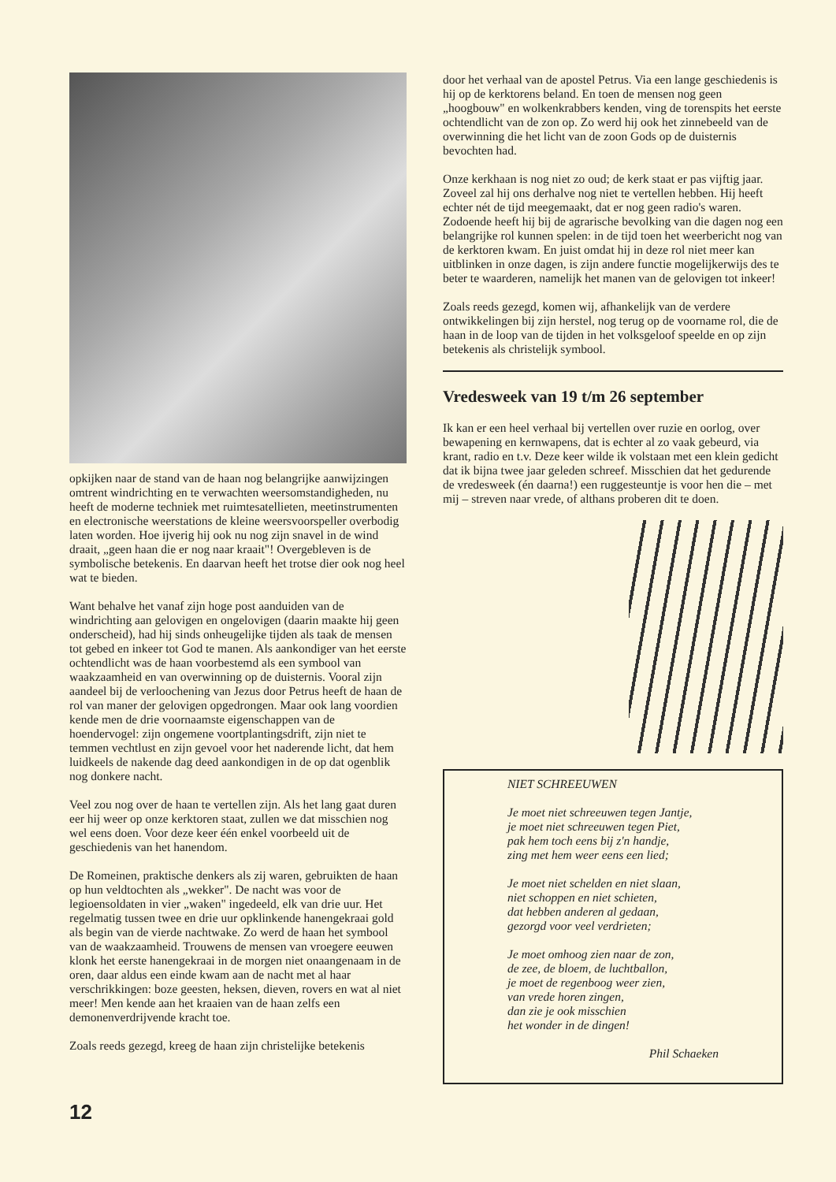opkijken naar de stand van de haan nog belangrijke aanwijzingen omtrent windrichting en te verwachten weersomstandigheden, nu heeft de moderne techniek met ruimtesatellieten, meetinstrumenten en electronische weerstations de kleine weersvoorspeller overbodig laten worden. Hoe ijverig hij ook nu nog zijn snavel in de wind draait, „geen haan die er nog naar kraait"! Overgebleven is de symbolische betekenis. En daarvan heeft het trotse dier ook nog heel wat te bieden.
Want behalve het vanaf zijn hoge post aanduiden van de windrichting aan gelovigen en ongelovigen (daarin maakte hij geen onderscheid), had hij sinds onheugelijke tijden als taak de mensen tot gebed en inkeer tot God te manen. Als aankondiger van het eerste ochtendlicht was de haan voorbestemd als een symbool van waakzaamheid en van overwinning op de duisternis. Vooral zijn aandeel bij de verloochening van Jezus door Petrus heeft de haan de rol van maner der gelovigen opgedrongen. Maar ook lang voordien kende men de drie voornaamste eigenschappen van de hoendervogel: zijn ongemene voortplantingsdrift, zijn niet te temmen vechtlust en zijn gevoel voor het naderende licht, dat hem luidkeels de nakende dag deed aankondigen in de op dat ogenblik nog donkere nacht.
Veel zou nog over de haan te vertellen zijn. Als het lang gaat duren eer hij weer op onze kerktoren staat, zullen we dat misschien nog wel eens doen. Voor deze keer één enkel voorbeeld uit de geschiedenis van het hanendom.
De Romeinen, praktische denkers als zij waren, gebruikten de haan op hun veldtochten als „wekker". De nacht was voor de legioensoldaten in vier „waken" ingedeeld, elk van drie uur. Het regelmatig tussen twee en drie uur opklinkende hanengekraai gold als begin van de vierde nachtwake. Zo werd de haan het symbool van de waakzaamheid. Trouwens de mensen van vroegere eeuwen klonk het eerste hanengekraai in de morgen niet onaangenaam in de oren, daar aldus een einde kwam aan de nacht met al haar verschrikkingen: boze geesten, heksen, dieven, rovers en wat al niet meer! Men kende aan het kraaien van de haan zelfs een demonenverdrijvende kracht toe.
Zoals reeds gezegd, kreeg de haan zijn christelijke betekenis
door het verhaal van de apostel Petrus. Via een lange geschiedenis is hij op de kerktorens beland. En toen de mensen nog geen „hoogbouw" en wolkenkrabbers kenden, ving de torenspits het eerste ochtendlicht van de zon op. Zo werd hij ook het zinnebeeld van de overwinning die het licht van de zoon Gods op de duisternis bevochten had.
Onze kerkhaan is nog niet zo oud; de kerk staat er pas vijftig jaar. Zoveel zal hij ons derhalve nog niet te vertellen hebben. Hij heeft echter nét de tijd meegemaakt, dat er nog geen radio's waren. Zodoende heeft hij bij de agrarische bevolking van die dagen nog een belangrijke rol kunnen spelen: in de tijd toen het weerbericht nog van de kerktoren kwam. En juist omdat hij in deze rol niet meer kan uitblinken in onze dagen, is zijn andere functie mogelijkerwijs des te beter te waarderen, namelijk het manen van de gelovigen tot inkeer!
Zoals reeds gezegd, komen wij, afhankelijk van de verdere ontwikkelingen bij zijn herstel, nog terug op de voorname rol, die de haan in de loop van de tijden in het volksgeloof speelde en op zijn betekenis als christelijk symbool.
Vredesweek van 19 t/m 26 september
Ik kan er een heel verhaal bij vertellen over ruzie en oorlog, over bewapening en kernwapens, dat is echter al zo vaak gebeurd, via krant, radio en t.v. Deze keer wilde ik volstaan met een klein gedicht dat ik bijna twee jaar geleden schreef. Misschien dat het gedurende de vredesweek (én daarna!) een ruggesteuntje is voor hen die – met mij – streven naar vrede, of althans proberen dit te doen.
NIET SCHREEUWEN
Je moet niet schreeuwen tegen Jantje,
je moet niet schreeuwen tegen Piet,
pak hem toch eens bij z'n handje,
zing met hem weer eens een lied;
Je moet niet schelden en niet slaan,
niet schoppen en niet schieten,
dat hebben anderen al gedaan,
gezorgd voor veel verdrieten;
Je moet omhoog zien naar de zon,
de zee, de bloem, de luchtballon,
je moet de regenboog weer zien,
van vrede horen zingen,
dan zie je ook misschien
het wonder in de dingen!
Phil Schaeken
12